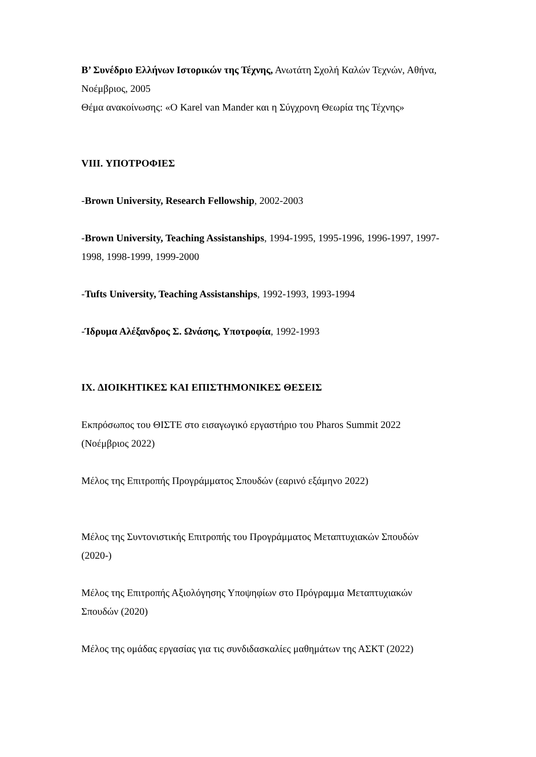Β’ Συνέδριο Ελλήνων Ιστορικών της Τέχνης, Ανωτάτη Σχολή Καλών Τεχνών, Αθήνα, Νοέμβριος, 2005
Θέμα ανακοίνωσης: «O Karel van Mander και η Σύγχρονη Θεωρία της Τέχνης»
VIII. ΥΠΟΤΡΟΦΙΕΣ
-Brown University, Research Fellowship, 2002-2003
-Brown University, Teaching Assistanships, 1994-1995, 1995-1996, 1996-1997, 1997-1998, 1998-1999, 1999-2000
-Tufts University, Teaching Assistanships, 1992-1993, 1993-1994
-Ίδρυμα Αλέξανδρος Σ. Ωνάσης, Υποτροφία, 1992-1993
IX. ΔΙΟΙΚΗΤΙΚΕΣ ΚΑΙ ΕΠΙΣΤΗΜΟΝΙΚΕΣ ΘΕΣΕΙΣ
Εκπρόσωπος του ΘΙΣΤΕ στο εισαγωγικό εργαστήριο του Pharos Summit 2022 (Νοέμβριος 2022)
Μέλος της Επιτροπής Προγράμματος Σπουδών (εαρινό εξάμηνο 2022)
Μέλος της Συντονιστικής Επιτροπής του Προγράμματος Μεταπτυχιακών Σπουδών (2020-)
Μέλος της Επιτροπής Αξιολόγησης Υποψηφίων στο Πρόγραμμα Μεταπτυχιακών Σπουδών (2020)
Μέλος της ομάδας εργασίας για τις συνδιδασκαλίες μαθημάτων της ΑΣΚΤ (2022)